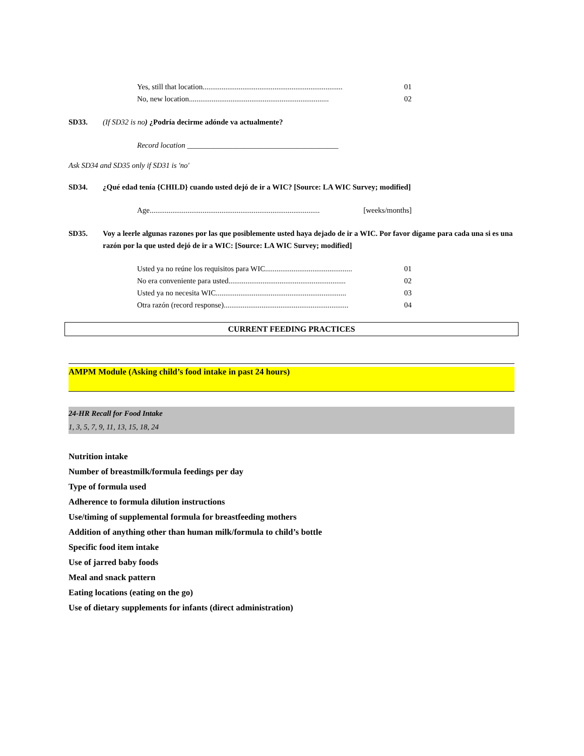Yes, still that location.......................................................................... 01
No, new location.......................................................................... 02
SD33. (If SD32 is no) ¿Podría decirme adónde va actualmente?
Record location ________________________________________
Ask SD34 and SD35 only if SD31 is 'no'
SD34. ¿Qué edad tenía {CHILD} cuando usted dejó de ir a WIC? [Source: LA WIC Survey; modified]
Age.......................................................................................... [weeks/months]
SD35. Voy a leerle algunas razones por las que posiblemente usted haya dejado de ir a WIC. Por favor dígame para cada una si es una razón por la que usted dejó de ir a WIC: [Source: LA WIC Survey; modified]
Usted ya no reúne los requisitos para WIC.............................................. 01
No era conveniente para usted.............................................................. 02
Usted ya no necesita WIC..................................................................... 03
Otra razón (record response).................................................................. 04
CURRENT FEEDING PRACTICES
AMPM Module (Asking child’s food intake in past 24 hours)
24-HR Recall for Food Intake
1, 3, 5, 7, 9, 11, 13, 15, 18, 24
Nutrition intake
Number of breastmilk/formula feedings per day
Type of formula used
Adherence to formula dilution instructions
Use/timing of supplemental formula for breastfeeding mothers
Addition of anything other than human milk/formula to child’s bottle
Specific food item intake
Use of jarred baby foods
Meal and snack pattern
Eating locations (eating on the go)
Use of dietary supplements for infants (direct administration)